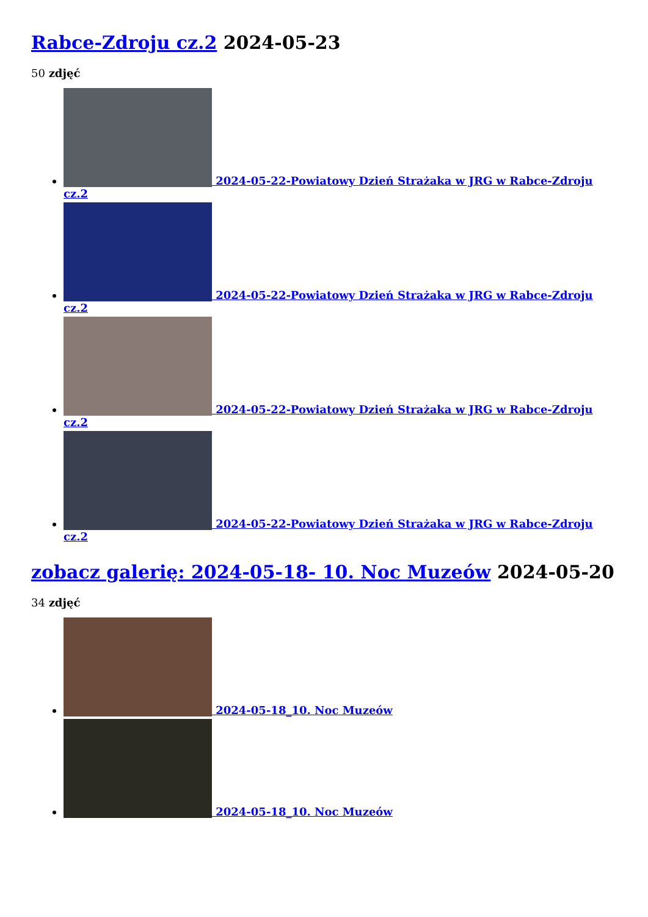Rabce-Zdroju cz.2 2024-05-23
50 zdjęć
2024-05-22-Powiatowy Dzień Strażaka w JRG w Rabce-Zdroju cz.2
2024-05-22-Powiatowy Dzień Strażaka w JRG w Rabce-Zdroju cz.2
2024-05-22-Powiatowy Dzień Strażaka w JRG w Rabce-Zdroju cz.2
2024-05-22-Powiatowy Dzień Strażaka w JRG w Rabce-Zdroju cz.2
zobacz galerię: 2024-05-18- 10. Noc Muzeów 2024-05-20
34 zdjęć
2024-05-18_10. Noc Muzeów
2024-05-18_10. Noc Muzeów